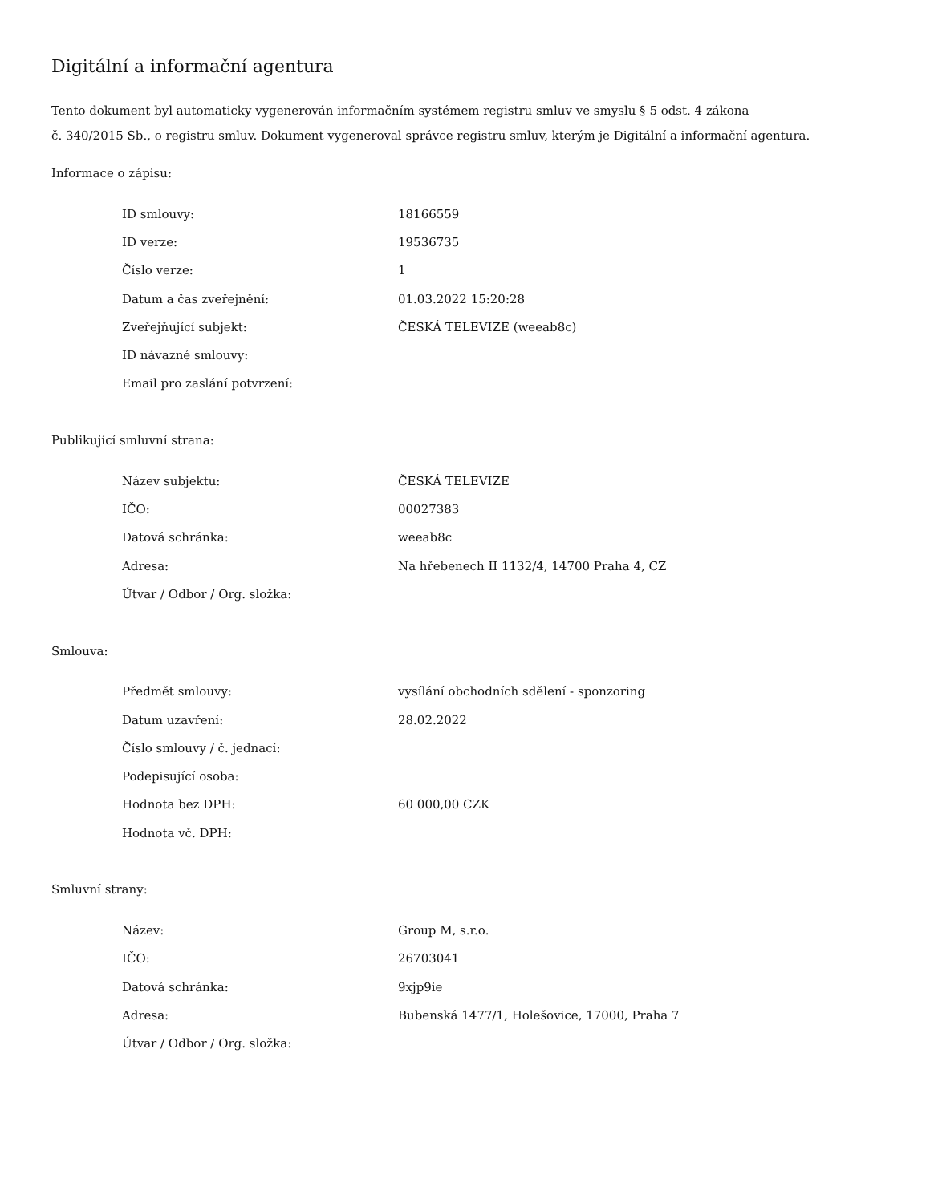Digitální a informační agentura
Tento dokument byl automaticky vygenerován informačním systémem registru smluv ve smyslu § 5 odst. 4 zákona
č. 340/2015 Sb., o registru smluv. Dokument vygeneroval správce registru smluv, kterým je Digitální a informační agentura.
Informace o zápisu:
| ID smlouvy: | 18166559 |
| ID verze: | 19536735 |
| Číslo verze: | 1 |
| Datum a čas zveřejnění: | 01.03.2022 15:20:28 |
| Zveřejňující subjekt: | ČESKÁ TELEVIZE (weeab8c) |
| ID návazné smlouvy: | |
| Email pro zaslání potvrzení: | |
Publikující smluvní strana:
| Název subjektu: | ČESKÁ TELEVIZE |
| IČO: | 00027383 |
| Datová schránka: | weeab8c |
| Adresa: | Na hřebenech II 1132/4, 14700 Praha 4, CZ |
| Útvar / Odbor / Org. složka: | |
Smlouva:
| Předmět smlouvy: | vysílání obchodních sdělení - sponzoring |
| Datum uzavření: | 28.02.2022 |
| Číslo smlouvy / č. jednací: | |
| Podepisující osoba: | |
| Hodnota bez DPH: | 60 000,00 CZK |
| Hodnota vč. DPH: | |
Smluvní strany:
| Název: | Group M, s.r.o. |
| IČO: | 26703041 |
| Datová schránka: | 9xjp9ie |
| Adresa: | Bubenská 1477/1, Holešovice, 17000, Praha 7 |
| Útvar / Odbor / Org. složka: | |